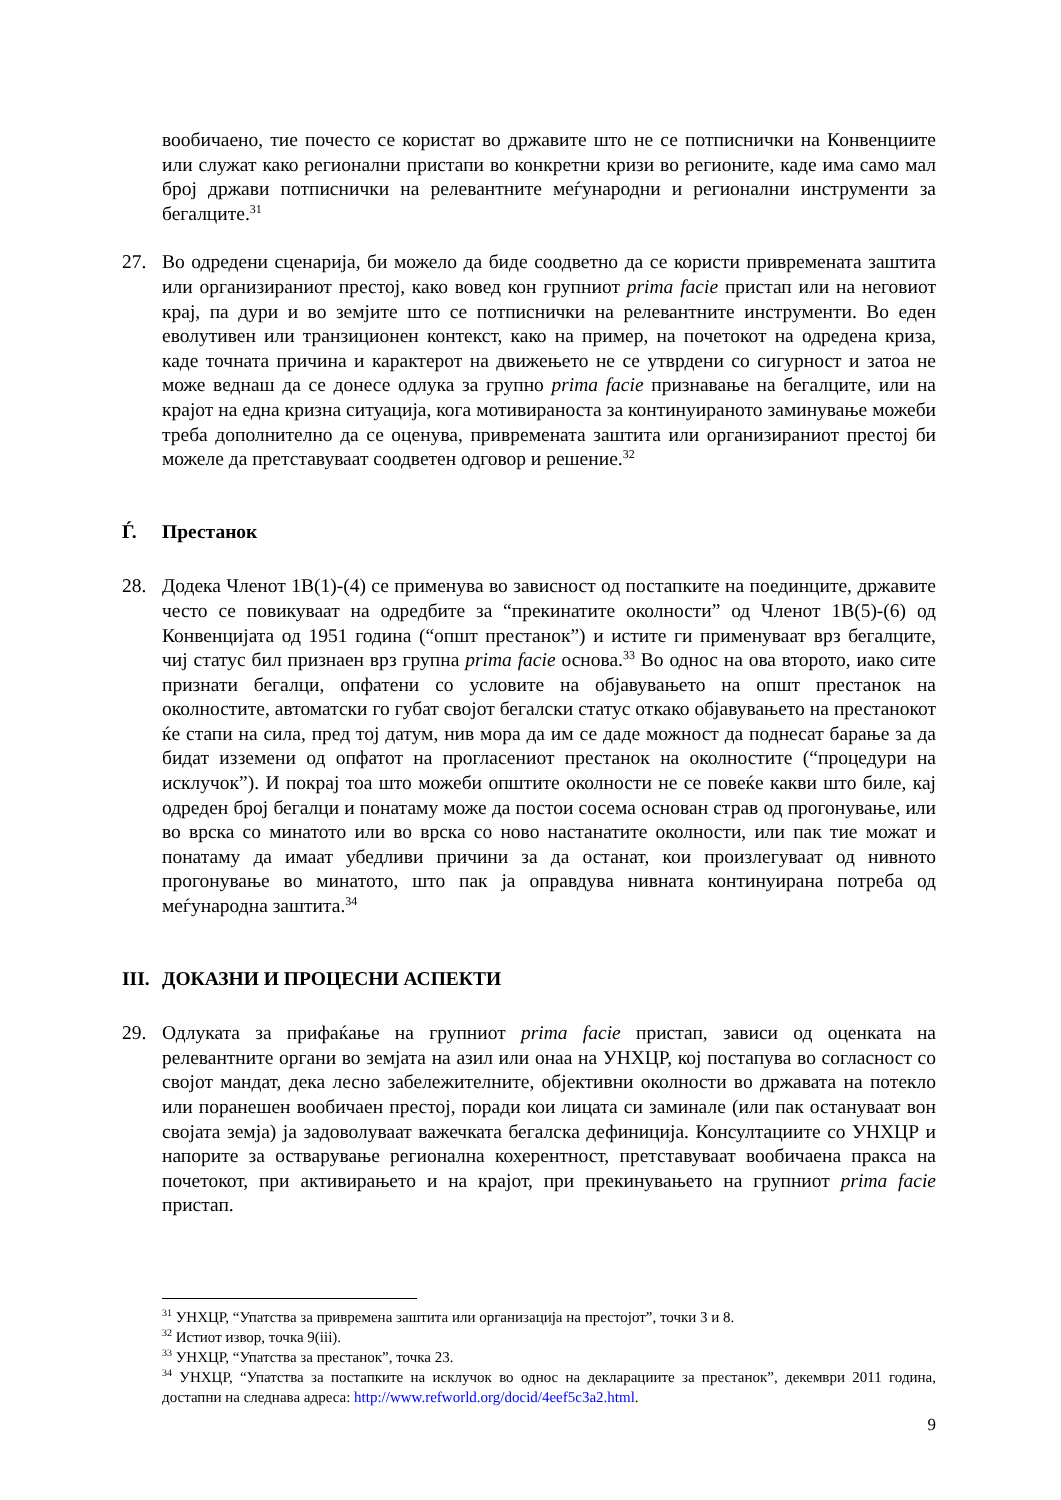вообичаено, тие почесто се користат во државите што не се потписнички на Конвенциите или служат како регионални пристапи во конкретни кризи во регионите, каде има само мал број држави потписнички на релевантните меѓународни и регионални инструменти за бегалците.<sup>31</sup>
27. Во одредени сценарија, би можело да биде соодветно да се користи привремената заштита или организираниот престој, како вовед кон групниот prima facie пристап или на неговиот крај, па дури и во земјите што се потписнички на релевантните инструменти. Во еден еволутивен или транзиционен контекст, како на пример, на почетокот на одредена криза, каде точната причина и карактерот на движењето не се утврдени со сигурност и затоа не може веднаш да се донесе одлука за групно prima facie признавање на бегалците, или на крајот на една кризна ситуација, кога мотивираноста за континуираното заминување можеби треба дополнително да се оценува, привремената заштита или организираниот престој би можеле да претставуваат соодветен одговор и решение.<sup>32</sup>
Ѓ. Престанок
28. Додека Членот 1В(1)-(4) се применува во зависност од постапките на поединците, државите често се повикуваат на одредбите за “прекинатите околности” од Членот 1В(5)-(6) од Конвенцијата од 1951 година (“општ престанок”) и истите ги применуваат врз бегалците, чиј статус бил признаен врз групна prima facie основа.<sup>33</sup> Во однос на ова второто, иако сите признати бегалци, опфатени со условите на објавувањето на општ престанок на околностите, автоматски го губат својот бегалски статус откако објавувањето на престанокот ќе стапи на сила, пред тој датум, нив мора да им се даде можност да поднесат барање за да бидат изземени од опфатот на прогласениот престанок на околностите (“процедури на исклучок”). И покрај тоа што можеби општите околности не се повеќе какви што биле, кај одреден број бегалци и понатаму може да постои сосема основан страв од прогонување, или во врска со минатото или во врска со ново настанатите околности, или пак тие можат и понатаму да имаат убедливи причини за да останат, кои произлегуваат од нивното прогонување во минатото, што пак ја оправдува нивната континуирана потреба од меѓународна заштита.<sup>34</sup>
III. ДОКАЗНИ И ПРОЦЕСНИ АСПЕКТИ
29. Одлуката за прифаќање на групниот prima facie пристап, зависи од оценката на релевантните органи во земјата на азил или онаа на УНХЦР, кој постапува во согласност со својот мандат, дека лесно забележителните, објективни околности во државата на потекло или поранешен вообичаен престој, поради кои лицата си заминале (или пак остануваат вон својата земја) ја задоволуваат важечката бегалска дефиниција. Консултациите со УНХЦР и напорите за остварување регионална кохерентност, претставуваат вообичаена пракса на почетокот, при активирањето и на крајот, при прекинувањето на групниот prima facie пристап.
<sup>31</sup> УНХЦР, “Упатства за привремена заштита или организација на престојот”, точки 3 и 8.
<sup>32</sup> Истиот извор, точка 9(iii).
<sup>33</sup> УНХЦР, “Упатства за престанок”, точка 23.
<sup>34</sup> УНХЦР, “Упатства за постапките на исклучок во однос на декларациите за престанок”, декември 2011 година, достапни на следнава адреса: http://www.refworld.org/docid/4eef5c3a2.html.
9